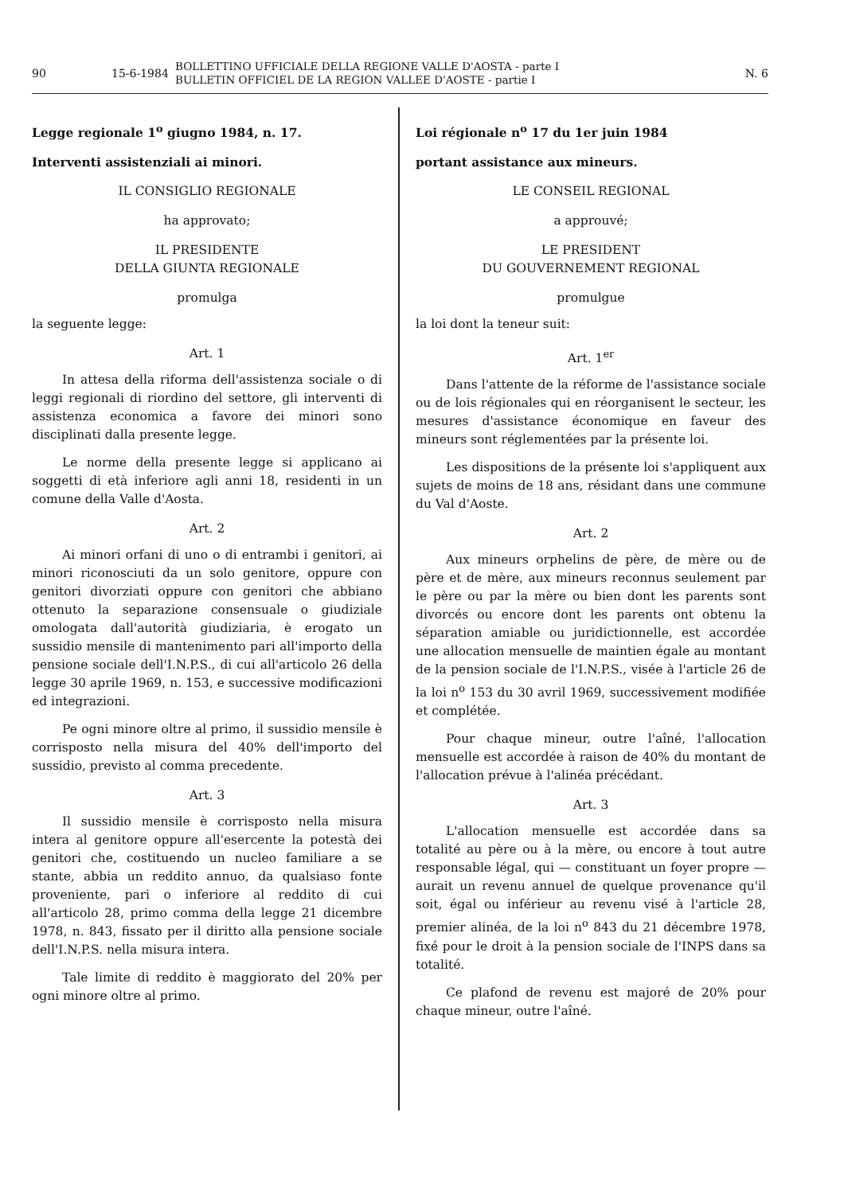90 15-6-1984 BOLLETTINO UFFICIALE DELLA REGIONE VALLE D'AOSTA - parte I
BULLETIN OFFICIEL DE LA REGION VALLEE D'AOSTE - partie I N. 6
Legge regionale 1<sup>o</sup> giugno 1984, n. 17.
Interventi assistenziali ai minori.
IL CONSIGLIO REGIONALE
ha approvato;
IL PRESIDENTE
DELLA GIUNTA REGIONALE
promulga
la seguente legge:
Art. 1
In attesa della riforma dell'assistenza sociale o di leggi regionali di riordino del settore, gli interventi di assistenza economica a favore dei minori sono disciplinati dalla presente legge.
Le norme della presente legge si applicano ai soggetti di età inferiore agli anni 18, residenti in un comune della Valle d'Aosta.
Art. 2
Ai minori orfani di uno o di entrambi i genitori, ai minori riconosciuti da un solo genitore, oppure con genitori divorziati oppure con genitori che abbiano ottenuto la separazione consensuale o giudiziale omologata dall'autorità giudiziaria, è erogato un sussidio mensile di mantenimento pari all'importo della pensione sociale dell'I.N.P.S., di cui all'articolo 26 della legge 30 aprile 1969, n. 153, e successive modificazioni ed integrazioni.
Pe ogni minore oltre al primo, il sussidio mensile è corrisposto nella misura del 40% dell'importo del sussidio, previsto al comma precedente.
Art. 3
Il sussidio mensile è corrisposto nella misura intera al genitore oppure all'esercente la potestà dei genitori che, costituendo un nucleo familiare a se stante, abbia un reddito annuo, da qualsiaso fonte proveniente, pari o inferiore al reddito di cui all'articolo 28, primo comma della legge 21 dicembre 1978, n. 843, fissato per il diritto alla pensione sociale dell'I.N.P.S. nella misura intera.
Tale limite di reddito è maggiorato del 20% per ogni minore oltre al primo.
Loi régionale n<sup>o</sup> 17 du 1er juin 1984
portant assistance aux mineurs.
LE CONSEIL REGIONAL
a approuvé;
LE PRESIDENT
DU GOUVERNEMENT REGIONAL
promulgue
la loi dont la teneur suit:
Art. 1<sup>er</sup>
Dans l'attente de la réforme de l'assistance sociale ou de lois régionales qui en réorganisent le secteur, les mesures d'assistance économique en faveur des mineurs sont réglementées par la présente loi.
Les dispositions de la présente loi s'appliquent aux sujets de moins de 18 ans, résidant dans une commune du Val d'Aoste.
Art. 2
Aux mineurs orphelins de père, de mère ou de père et de mère, aux mineurs reconnus seulement par le père ou par la mère ou bien dont les parents sont divorcés ou encore dont les parents ont obtenu la séparation amiable ou juridictionnelle, est accordée une allocation mensuelle de maintien égale au montant de la pension sociale de l'I.N.P.S., visée à l'article 26 de la loi n<sup>o</sup> 153 du 30 avril 1969, successivement modifiée et complétée.
Pour chaque mineur, outre l'aîné, l'allocation mensuelle est accordée à raison de 40% du montant de l'allocation prévue à l'alinéa précédant.
Art. 3
L'allocation mensuelle est accordée dans sa totalité au père ou à la mère, ou encore à tout autre responsable légal, qui — constituant un foyer propre — aurait un revenu annuel de quelque provenance qu'il soit, égal ou inférieur au revenu visé à l'article 28, premier alinéa, de la loi n<sup>o</sup> 843 du 21 décembre 1978, fixé pour le droit à la pension sociale de l'INPS dans sa totalité.
Ce plafond de revenu est majoré de 20% pour chaque mineur, outre l'aîné.